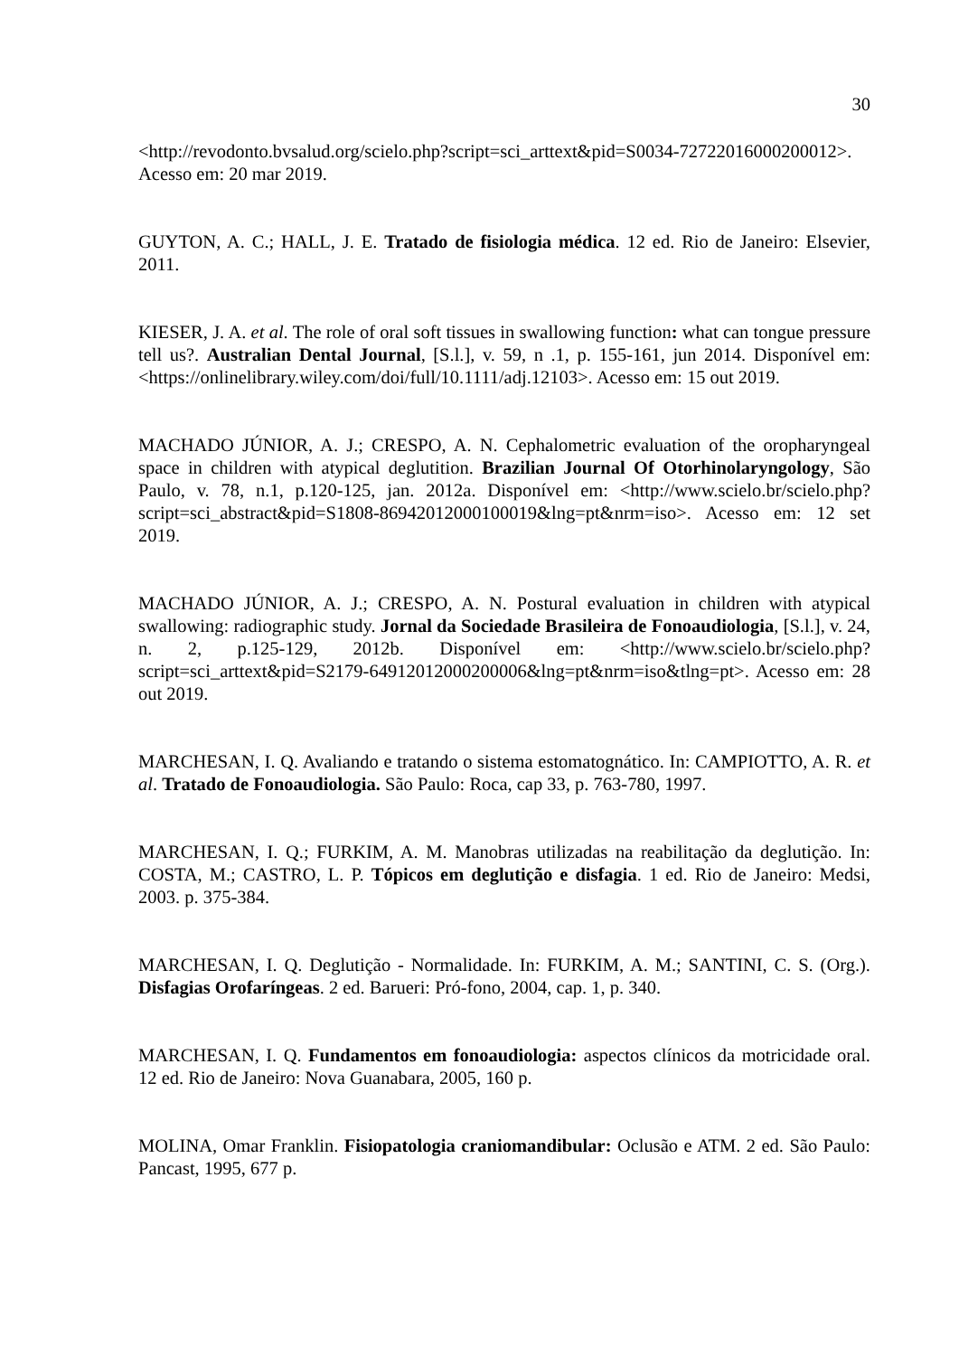30
<http://revodonto.bvsalud.org/scielo.php?script=sci_arttext&pid=S0034-72722016000200012>. Acesso em: 20 mar 2019.
GUYTON, A. C.; HALL, J. E. Tratado de fisiologia médica. 12 ed. Rio de Janeiro: Elsevier, 2011.
KIESER, J. A. et al. The role of oral soft tissues in swallowing function: what can tongue pressure tell us?. Australian Dental Journal, [S.l.], v. 59, n .1, p. 155-161, jun 2014. Disponível em: <https://onlinelibrary.wiley.com/doi/full/10.1111/adj.12103>. Acesso em: 15 out 2019.
MACHADO JÚNIOR, A. J.; CRESPO, A. N. Cephalometric evaluation of the oropharyngeal space in children with atypical deglutition. Brazilian Journal Of Otorhinolaryngology, São Paulo, v. 78, n.1, p.120-125, jan. 2012a. Disponível em: <http://www.scielo.br/scielo.php?script=sci_abstract&pid=S1808-86942012000100019&lng=pt&nrm=iso>. Acesso em: 12 set 2019.
MACHADO JÚNIOR, A. J.; CRESPO, A. N. Postural evaluation in children with atypical swallowing: radiographic study. Jornal da Sociedade Brasileira de Fonoaudiologia, [S.l.], v. 24, n. 2, p.125-129, 2012b. Disponível em: <http://www.scielo.br/scielo.php?script=sci_arttext&pid=S2179-64912012000200006&lng=pt&nrm=iso&tlng=pt>. Acesso em: 28 out 2019.
MARCHESAN, I. Q. Avaliando e tratando o sistema estomatognático. In: CAMPIOTTO, A. R. et al. Tratado de Fonoaudiologia. São Paulo: Roca, cap 33, p. 763-780, 1997.
MARCHESAN, I. Q.; FURKIM, A. M. Manobras utilizadas na reabilitação da deglutição. In: COSTA, M.; CASTRO, L. P. Tópicos em deglutição e disfagia. 1 ed. Rio de Janeiro: Medsi, 2003. p. 375-384.
MARCHESAN, I. Q. Deglutição - Normalidade. In: FURKIM, A. M.; SANTINI, C. S. (Org.). Disfagias Orofaríngeas. 2 ed. Barueri: Pró-fono, 2004, cap. 1, p. 340.
MARCHESAN, I. Q. Fundamentos em fonoaudiologia: aspectos clínicos da motricidade oral. 12 ed. Rio de Janeiro: Nova Guanabara, 2005, 160 p.
MOLINA, Omar Franklin. Fisiopatologia craniomandibular: Oclusão e ATM. 2 ed. São Paulo: Pancast, 1995, 677 p.